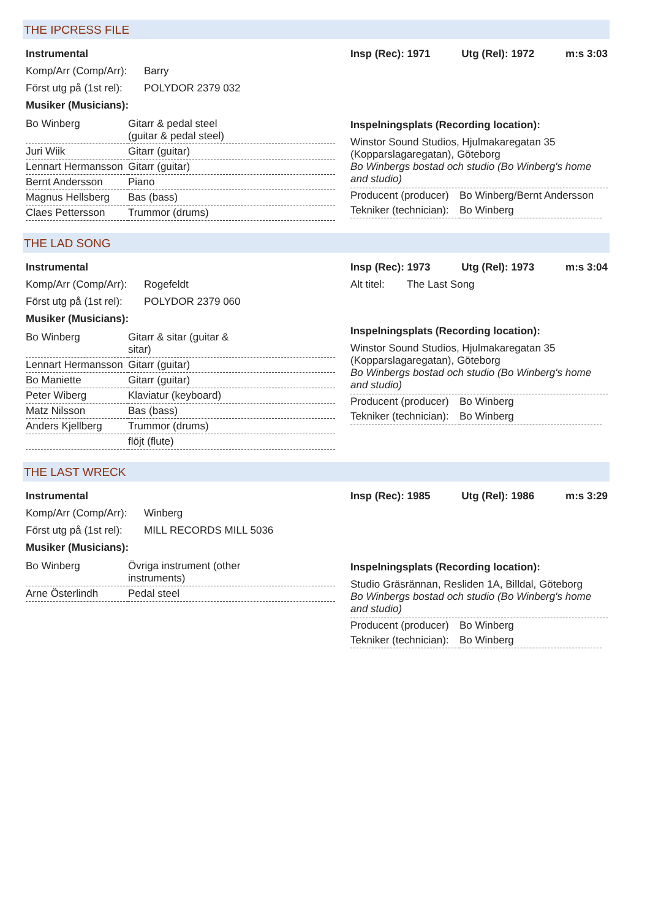THE IPCRESS FILE
Instrumental
Komp/Arr (Comp/Arr): Barry
Först utg på (1st rel): POLYDOR 2379 032
Musiker (Musicians):
| Bo Winberg | Gitarr & pedal steel (guitar & pedal steel) |
| Juri Wiik | Gitarr (guitar) |
| Lennart Hermansson | Gitarr (guitar) |
| Bernt Andersson | Piano |
| Magnus Hellsberg | Bas (bass) |
| Claes Pettersson | Trummor (drums) |
Insp (Rec): 1971 Utg (Rel): 1972 m:s 3:03
Inspelningsplats (Recording location):
Winstor Sound Studios, Hjulmakaregatan 35 (Kopparslagaregatan), Göteborg
Bo Winbergs bostad och studio (Bo Winberg's home and studio)
| Producent (producer) | Bo Winberg/Bernt Andersson |
| Tekniker (technician): | Bo Winberg |
THE LAD SONG
Instrumental
Komp/Arr (Comp/Arr): Rogefeldt
Först utg på (1st rel): POLYDOR 2379 060
Musiker (Musicians):
| Bo Winberg | Gitarr & sitar (guitar & sitar) |
| Lennart Hermansson | Gitarr (guitar) |
| Bo Maniette | Gitarr (guitar) |
| Peter Wiberg | Klaviatur (keyboard) |
| Matz Nilsson | Bas (bass) |
| Anders Kjellberg | Trummor (drums) |
| | flöjt (flute) |
Insp (Rec): 1973 Utg (Rel): 1973 m:s 3:04
Alt titel: The Last Song
Inspelningsplats (Recording location):
Winstor Sound Studios, Hjulmakaregatan 35 (Kopparslagaregatan), Göteborg
Bo Winbergs bostad och studio (Bo Winberg's home and studio)
| Producent (producer) | Bo Winberg |
| Tekniker (technician): | Bo Winberg |
THE LAST WRECK
Instrumental
Komp/Arr (Comp/Arr): Winberg
Först utg på (1st rel): MILL RECORDS MILL 5036
Musiker (Musicians):
| Bo Winberg | Övriga instrument (other instruments) |
| Arne Österlindh | Pedal steel |
Insp (Rec): 1985 Utg (Rel): 1986 m:s 3:29
Inspelningsplats (Recording location):
Studio Gräsrännan, Resliden 1A, Billdal, Göteborg
Bo Winbergs bostad och studio (Bo Winberg's home and studio)
| Producent (producer) | Bo Winberg |
| Tekniker (technician): | Bo Winberg |